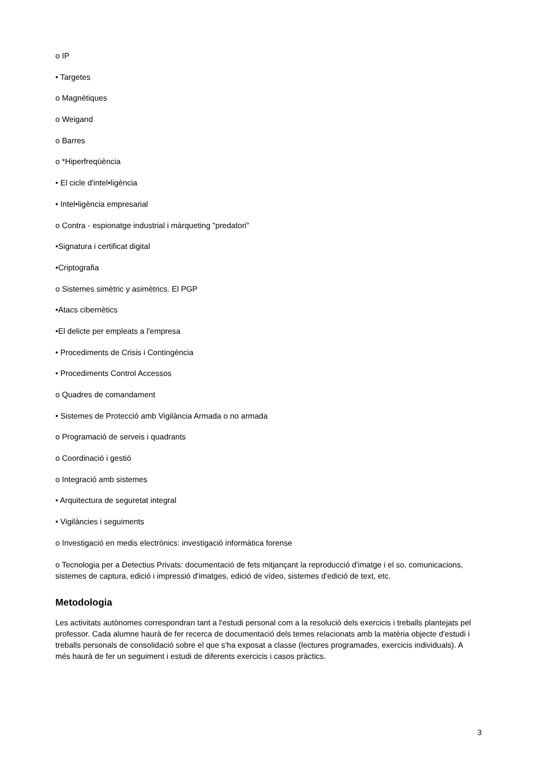o IP
• Targetes
o Magnètiques
o Weigand
o Barres
o *Hiperfreqüència
• El cicle d'intel•ligència
• Intel•ligència empresarial
o Contra - espionatge industrial i màrqueting "predatori"
•Signatura i certificat digital
•Criptografia
o Sistemes simètric y asimètrics. El PGP
•Atacs cibernètics
•El delicte per empleats a l'empresa
• Procediments de Crisis i Contingència
• Procediments Control Accessos
o Quadres de comandament
• Sistemes de Protecció amb Vigilància Armada o no armada
o Programació de serveis i quadrants
o Coordinació i gestió
o Integració amb sistemes
• Arquitectura de seguretat integral
• Vigilàncies i seguiments
o Investigació en medis electrònics: investigació informàtica forense
o Tecnologia per a Detectius Privats: documentació de fets mitjançant la reproducció d'imatge i el so, comunicacions, sistemes de captura, edició i impressió d'imatges, edició de vídeo, sistemes d'edició de text, etc.
Metodologia
Les activitats autònomes correspondran tant a l'estudi personal com a la resolució dels exercicis i treballs plantejats pel professor. Cada alumne haurà de fer recerca de documentació dels temes relacionats amb la matèria objecte d'estudi i treballs personals de consolidació sobre el que s'ha exposat a classe (lectures programades, exercicis individuals). A més haurà de fer un seguiment i estudi de diferents exercicis i casos pràctics.
3